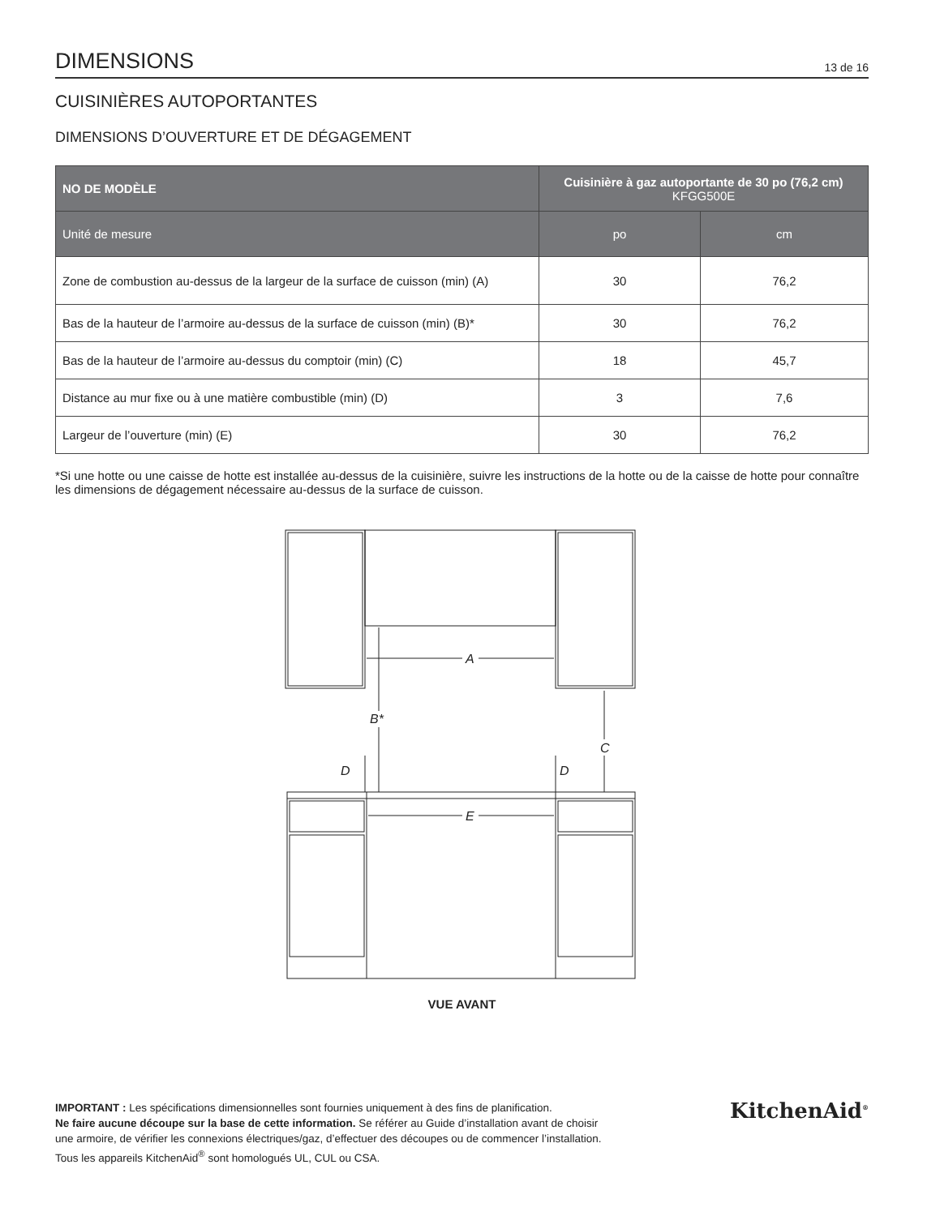DIMENSIONS
13 de 16
CUISINIÈRES AUTOPORTANTES
DIMENSIONS D’OUVERTURE ET DE DÉGAGEMENT
| NO DE MODÈLE | Cuisinière à gaz autoportante de 30 po (76,2 cm) KFGG500E | |
| --- | --- | --- |
| Unité de mesure | po | cm |
| Zone de combustion au-dessus de la largeur de la surface de cuisson (min) (A) | 30 | 76,2 |
| Bas de la hauteur de l’armoire au-dessus de la surface de cuisson (min) (B)* | 30 | 76,2 |
| Bas de la hauteur de l’armoire au-dessus du comptoir (min) (C) | 18 | 45,7 |
| Distance au mur fixe ou à une matière combustible (min) (D) | 3 | 7,6 |
| Largeur de l’ouverture (min) (E) | 30 | 76,2 |
*Si une hotte ou une caisse de hotte est installée au-dessus de la cuisinière, suivre les instructions de la hotte ou de la caisse de hotte pour connaître les dimensions de dégagement nécessaire au-dessus de la surface de cuisson.
A
B*
C
D
D
E
VUE AVANT
IMPORTANT : Les spécifications dimensionnelles sont fournies uniquement à des fins de planification.
Ne faire aucune découpe sur la base de cette information. Se référer au Guide d’installation avant de choisir
une armoire, de vérifier les connexions électriques/gaz, d’effectuer des découpes ou de commencer l’installation.
Tous les appareils KitchenAid<sup>®</sup> sont homologués UL, CUL ou CSA.
KitchenAid<sup>®</sup>